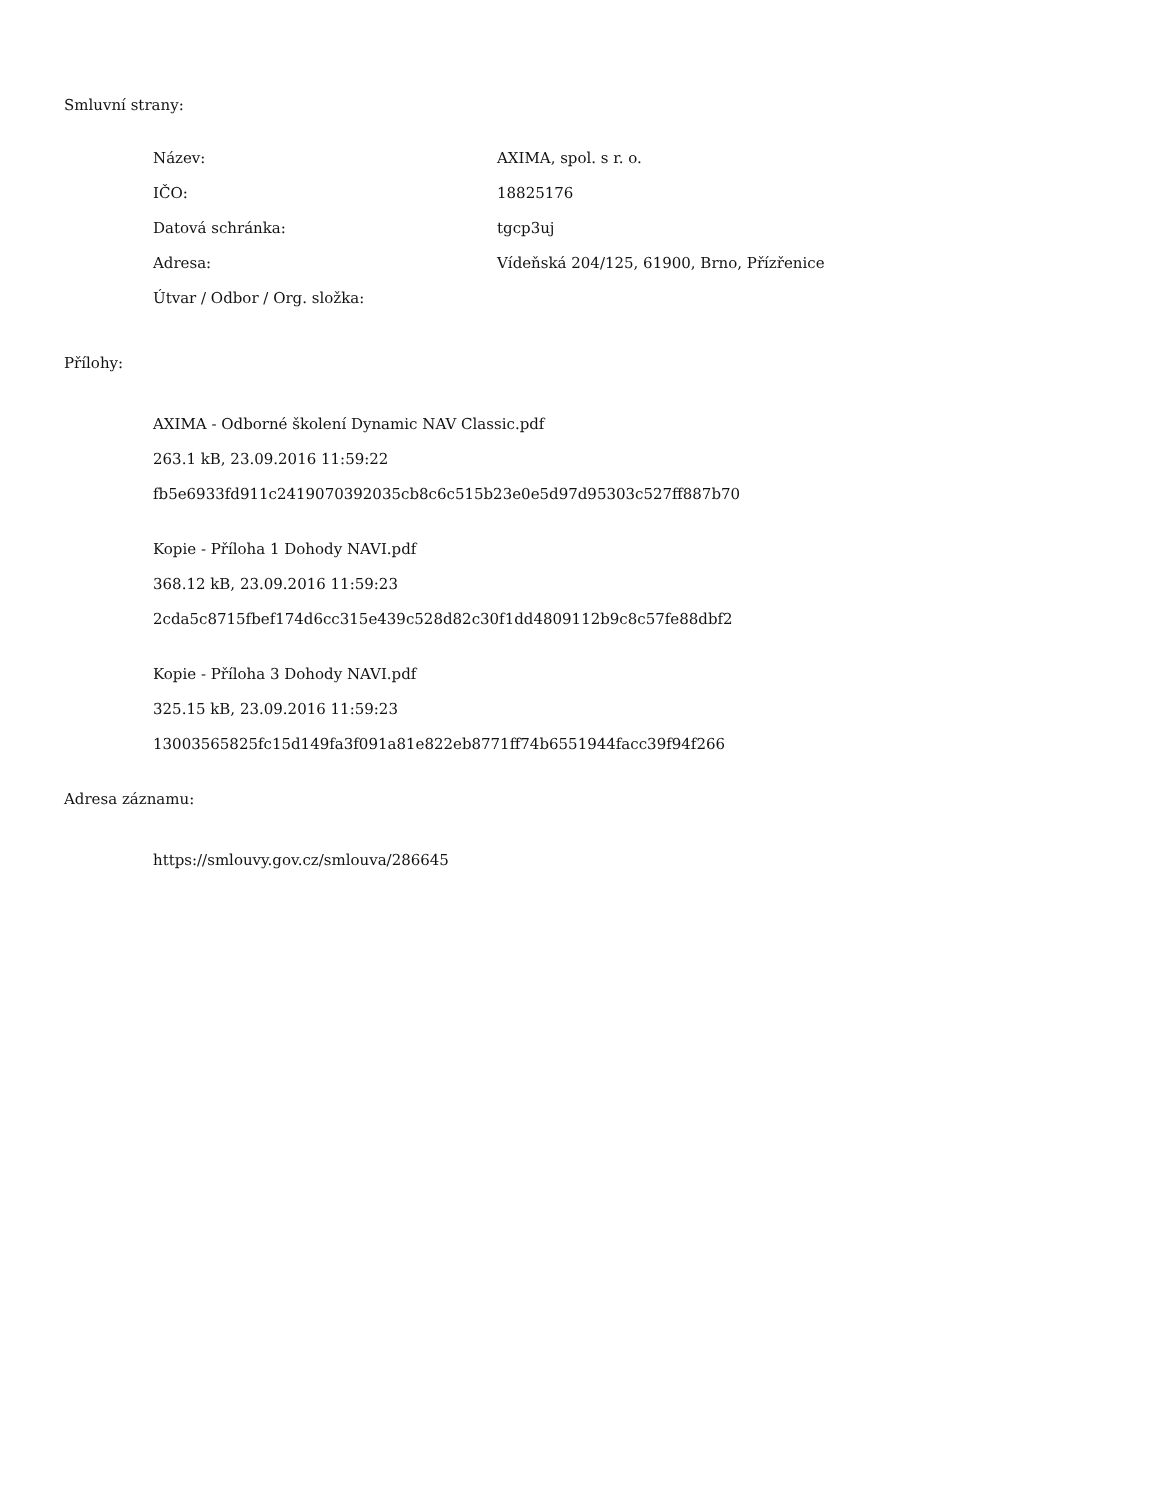Smluvní strany:
| Název: | AXIMA, spol. s r. o. |
| IČO: | 18825176 |
| Datová schránka: | tgcp3uj |
| Adresa: | Vídeňská 204/125, 61900, Brno, Přízřenice |
| Útvar / Odbor / Org. složka: | |
Přílohy:
AXIMA - Odborné školení Dynamic NAV Classic.pdf
263.1 kB, 23.09.2016 11:59:22
fb5e6933fd911c2419070392035cb8c6c515b23e0e5d97d95303c527ff887b70
Kopie - Příloha 1 Dohody NAVI.pdf
368.12 kB, 23.09.2016 11:59:23
2cda5c8715fbef174d6cc315e439c528d82c30f1dd4809112b9c8c57fe88dbf2
Kopie - Příloha 3 Dohody NAVI.pdf
325.15 kB, 23.09.2016 11:59:23
13003565825fc15d149fa3f091a81e822eb8771ff74b6551944facc39f94f266
Adresa záznamu:
https://smlouvy.gov.cz/smlouva/286645